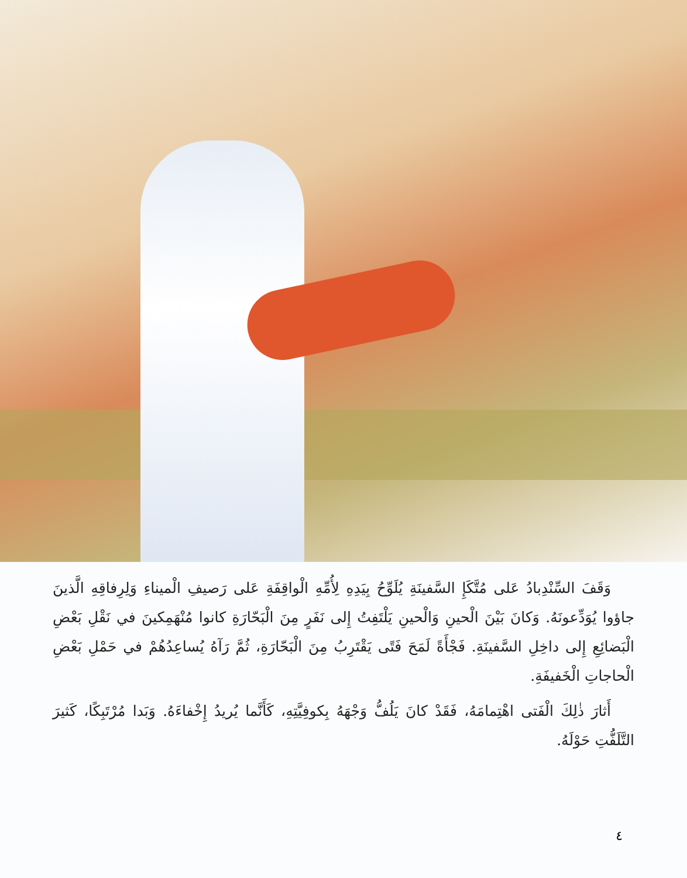وَقَفَ السِّنْدِبادُ عَلى مُتَّكَإِ السَّفينَةِ يُلَوِّحُ بِيَدِهِ لِأُمِّهِ الْواقِفَةِ عَلى رَصيفِ الْميناءِ وَلِرِفاقِهِ الَّذينَ جاؤوا يُوَدِّعونَهُ. وَكانَ بَيْنَ الْحينِ وَالْحينِ يَلْتَفِتُ إِلى نَفَرٍ مِنَ الْبَحّارَةِ كانوا مُنْهَمِكينَ في نَقْلِ بَعْضِ الْبَضائِعِ إِلى داخِلِ السَّفينَةِ. فَجْأَةً لَمَحَ فَتًى يَقْتَرِبُ مِنَ الْبَحّارَةِ، ثُمَّ رَآهُ يُساعِدُهُمْ في حَمْلِ بَعْضِ الْحاجاتِ الْخَفيفَةِ.
أَثارَ ذٰلِكَ الْفَتى اهْتِمامَهُ، فَقَدْ كانَ يَلُفُّ وَجْهَهُ بِكوفِيَّتِهِ، كَأَنَّما يُريدُ إِخْفاءَهُ. وَبَدا مُرْتَبِكًا، كَثيرَ التَّلَفُّتِ حَوْلَهُ.
٤